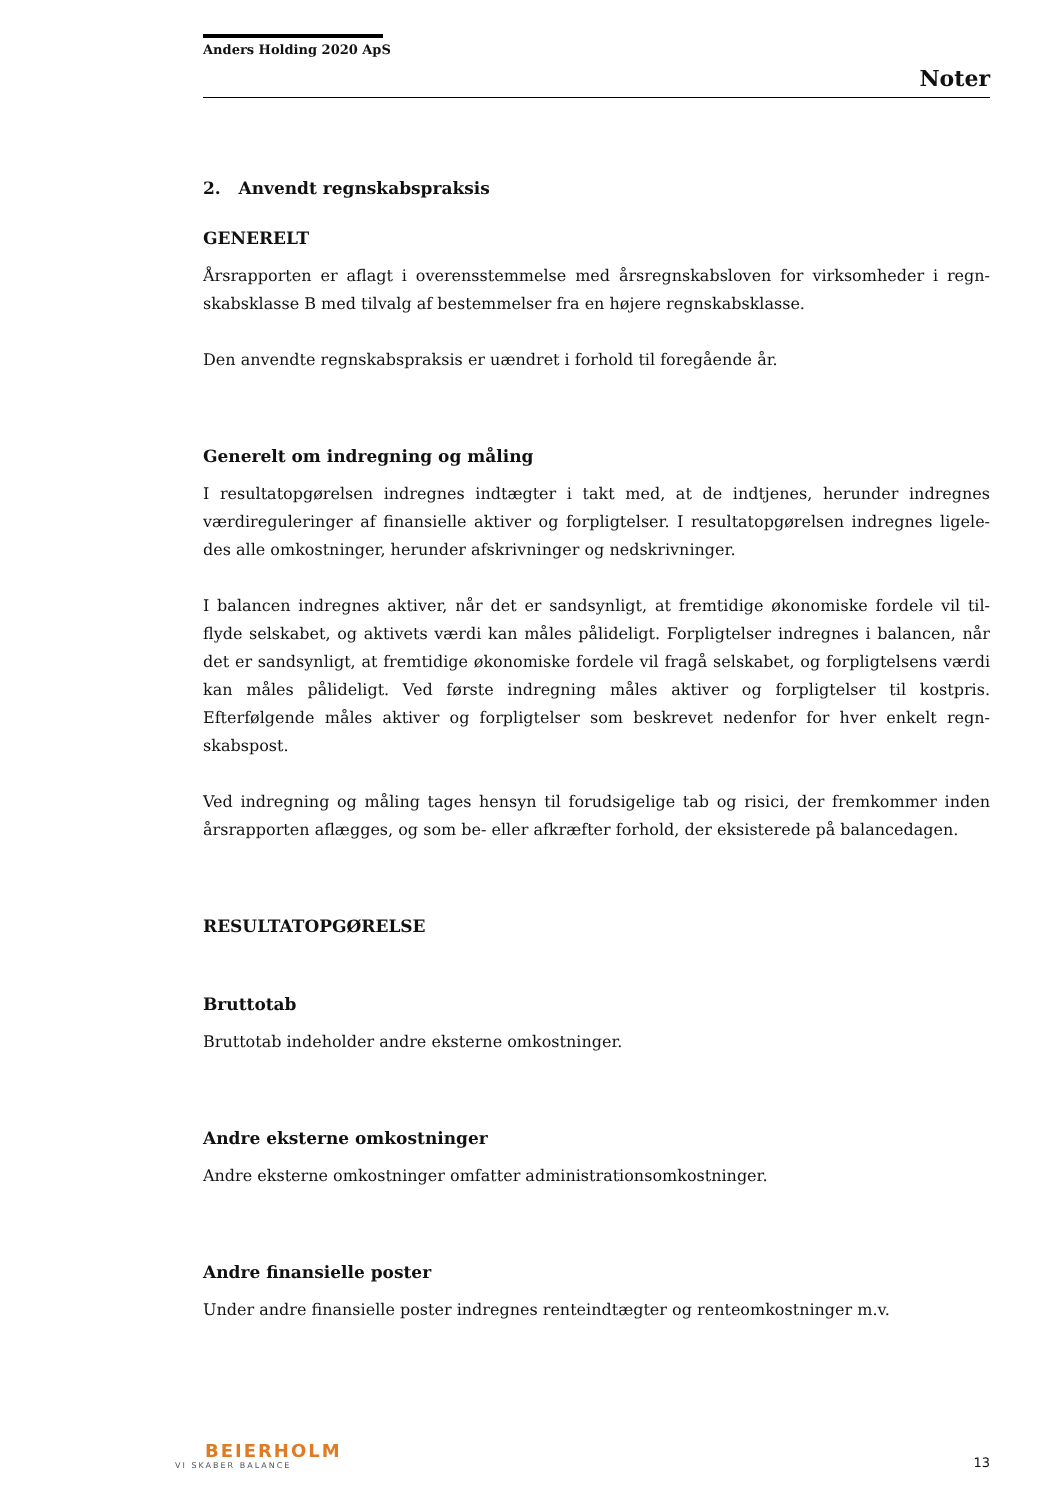Anders Holding 2020 ApS
Noter
2. Anvendt regnskabspraksis
GENERELT
Årsrapporten er aflagt i overensstemmelse med årsregnskabsloven for virksomheder i regn-skabsklasse B med tilvalg af bestemmelser fra en højere regnskabsklasse.
Den anvendte regnskabspraksis er uændret i forhold til foregående år.
Generelt om indregning og måling
I resultatopgørelsen indregnes indtægter i takt med, at de indtjenes, herunder indregnes værdireguleringer af finansielle aktiver og forpligtelser. I resultatopgørelsen indregnes ligele-des alle omkostninger, herunder afskrivninger og nedskrivninger.
I balancen indregnes aktiver, når det er sandsynligt, at fremtidige økonomiske fordele vil til-flyde selskabet, og aktivets værdi kan måles pålideligt. Forpligtelser indregnes i balancen, når det er sandsynligt, at fremtidige økonomiske fordele vil fragå selskabet, og forpligtelsens værdi kan måles pålideligt. Ved første indregning måles aktiver og forpligtelser til kostpris. Efterfølgende måles aktiver og forpligtelser som beskrevet nedenfor for hver enkelt regn-skabspost.
Ved indregning og måling tages hensyn til forudsigelige tab og risici, der fremkommer inden årsrapporten aflægges, og som be- eller afkræfter forhold, der eksisterede på balancedagen.
RESULTATOPGØRELSE
Bruttotab
Bruttotab indeholder andre eksterne omkostninger.
Andre eksterne omkostninger
Andre eksterne omkostninger omfatter administrationsomkostninger.
Andre finansielle poster
Under andre finansielle poster indregnes renteindtægter og renteomkostninger m.v.
BEIERHOLM
VI SKABER BALANCE
13